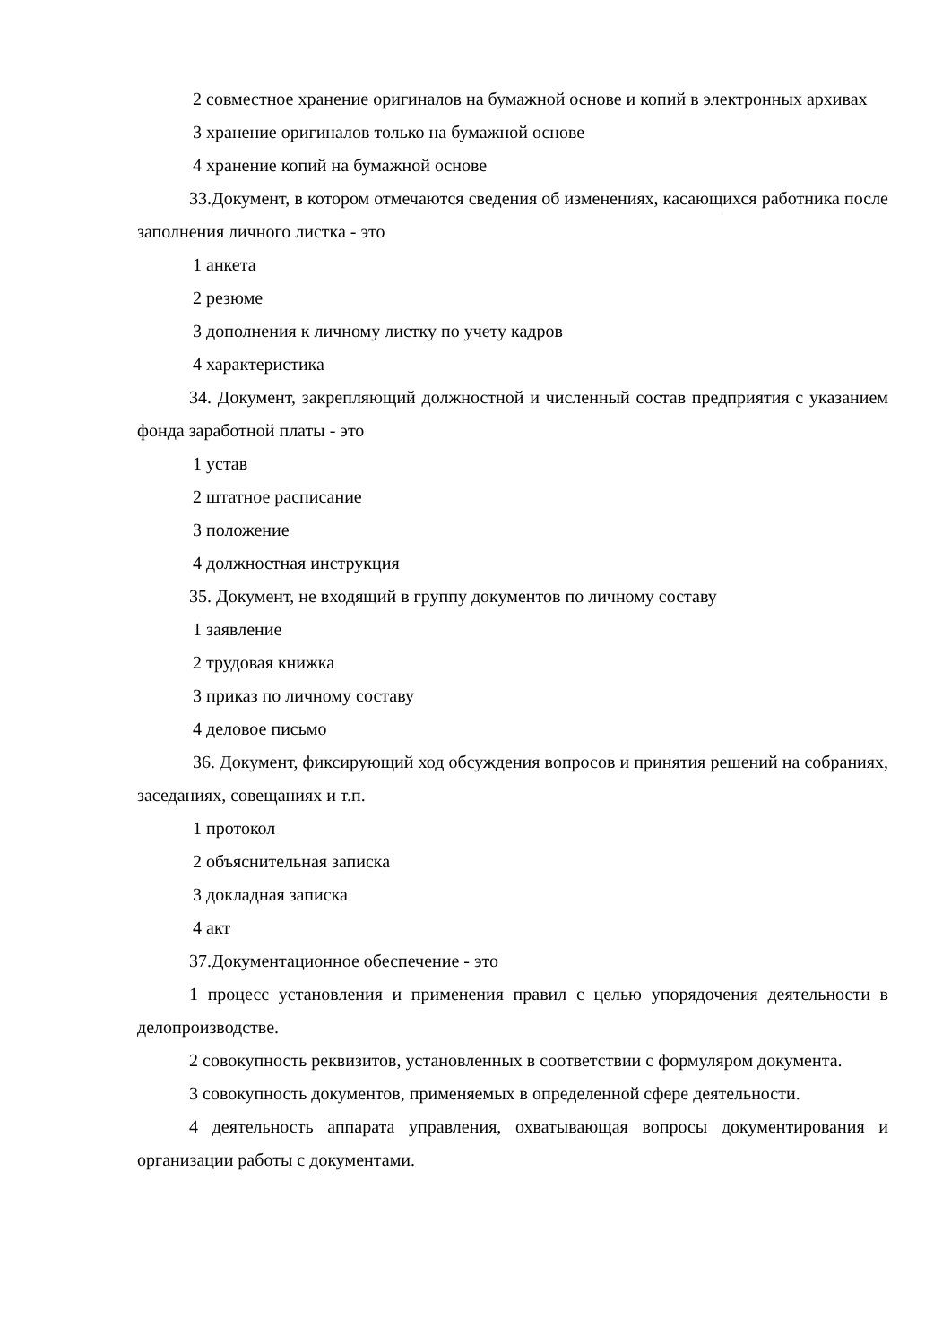2 совместное хранение оригиналов на бумажной основе и копий в электронных архивах
3 хранение оригиналов только на бумажной основе
4 хранение копий на бумажной основе
33.Документ, в котором отмечаются сведения об изменениях, касающихся работника после заполнения личного листка - это
1 анкета
2 резюме
3 дополнения к личному листку по учету кадров
4 характеристика
34. Документ, закрепляющий должностной и численный состав предприятия с указанием фонда заработной платы - это
1 устав
2 штатное расписание
3 положение
4 должностная инструкция
35. Документ, не входящий в группу документов по личному составу
1 заявление
2 трудовая книжка
3 приказ по личному составу
4 деловое письмо
36. Документ, фиксирующий ход обсуждения вопросов и принятия решений на собраниях, заседаниях, совещаниях и т.п.
1 протокол
2 объяснительная записка
3 докладная записка
4 акт
37.Документационное обеспечение - это
1 процесс установления и применения правил с целью упорядочения деятельности в делопроизводстве.
2 совокупность реквизитов, установленных в соответствии с формуляром документа.
3 совокупность документов, применяемых в определенной сфере деятельности.
4 деятельность аппарата управления, охватывающая вопросы документирования и организации работы с документами.